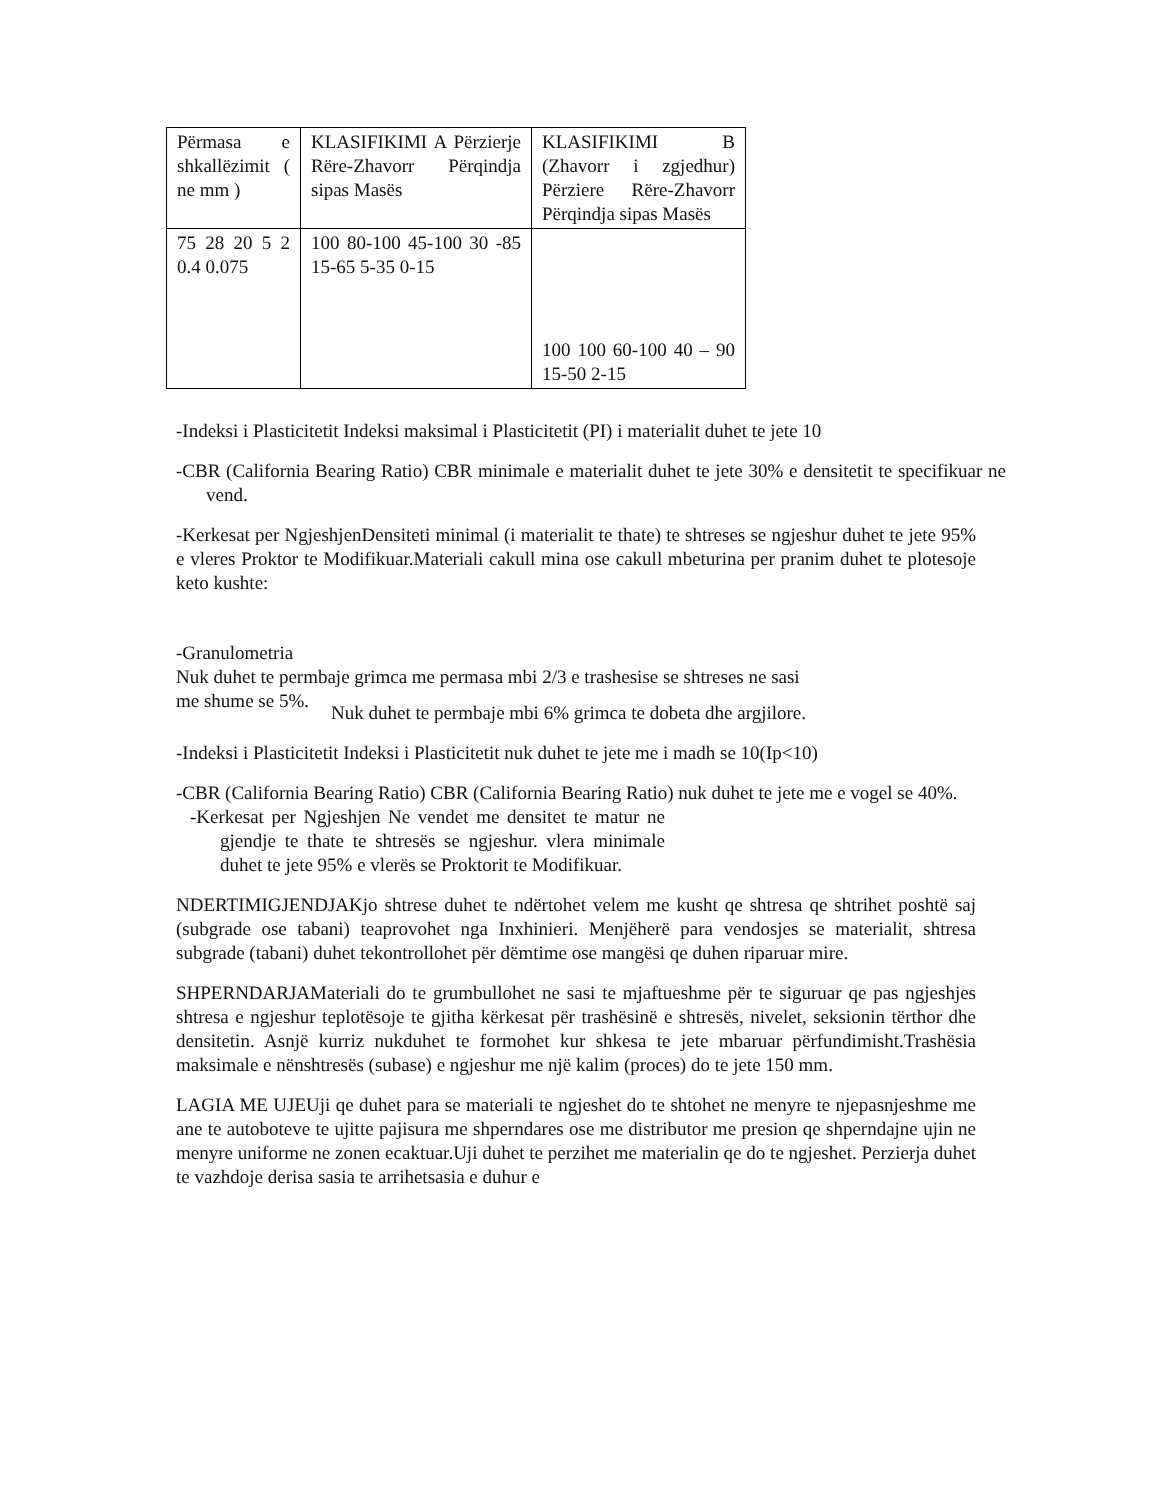| Përmasa e shkallëzimit ( ne mm ) | KLASIFIKIMI A Përzierje Rëre-Zhavorr Përqindja sipas Masës | KLASIFIKIMI B (Zhavorr i zgjedhur) Përziere Rëre-Zhavorr Përqindja sipas Masës |
| 75 28 20 5 2 0.4 0.075 | 100 80-100 45-100 30 -85 15-65 5-35 0-15 | 100 100 60-100 40 – 90 15-50 2-15 |
-Indeksi i Plasticitetit Indeksi maksimal i Plasticitetit (PI) i materialit duhet te jete 10
-CBR (California Bearing Ratio) CBR minimale e materialit duhet te jete 30% e densitetit te specifikuar ne vend.
-Kerkesat per NgjeshjenDensiteti minimal (i materialit te thate) te shtreses se ngjeshur duhet te jete 95% e vleres Proktor te Modifikuar.Materiali cakull mina ose cakull mbeturina per pranim duhet te plotesoje keto kushte:
-Granulometria
Nuk duhet te permbaje grimca me permasa mbi 2/3 e trashesise se shtreses ne sasi
me shume se 5%.
Nuk duhet te permbaje mbi 6% grimca te dobeta dhe argjilore.
-Indeksi i Plasticitetit Indeksi i Plasticitetit nuk duhet te jete me i madh se 10(Ip<10)
-CBR (California Bearing Ratio) CBR (California Bearing Ratio) nuk duhet te jete me e vogel se 40%.
-Kerkesat per Ngjeshjen Ne vendet me densitet te matur ne gjendje te thate te shtresës se ngjeshur. vlera minimale duhet te jete 95% e vlerës se Proktorit te Modifikuar.
NDERTIMIGJENDJAKjo shtrese duhet te ndërtohet velem me kusht qe shtresa qe shtrihet poshtë saj (subgrade ose tabani) teaprovohet nga Inxhinieri. Menjëherë para vendosjes se materialit, shtresa subgrade (tabani) duhet tekontrollohet për dëmtime ose mangësi qe duhen riparuar mire.
SHPERNDARJAMateriali do te grumbullohet ne sasi te mjaftueshme për te siguruar qe pas ngjeshjes shtresa e ngjeshur teplotësoje te gjitha kërkesat për trashësinë e shtresës, nivelet, seksionin tërthor dhe densitetin. Asnjë kurriz nukduhet te formohet kur shkesa te jete mbaruar përfundimisht.Trashësia maksimale e nënshtresës (subase) e ngjeshur me një kalim (proces) do te jete 150 mm.
LAGIA ME UJEUji qe duhet para se materiali te ngjeshet do te shtohet ne menyre te njepasnjeshme me ane te autoboteve te ujitte pajisura me shperndares ose me distributor me presion qe shperndajne ujin ne menyre uniforme ne zonen ecaktuar.Uji duhet te perzihet me materialin qe do te ngjeshet. Perzierja duhet te vazhdoje derisa sasia te arrihetsasia e duhur e